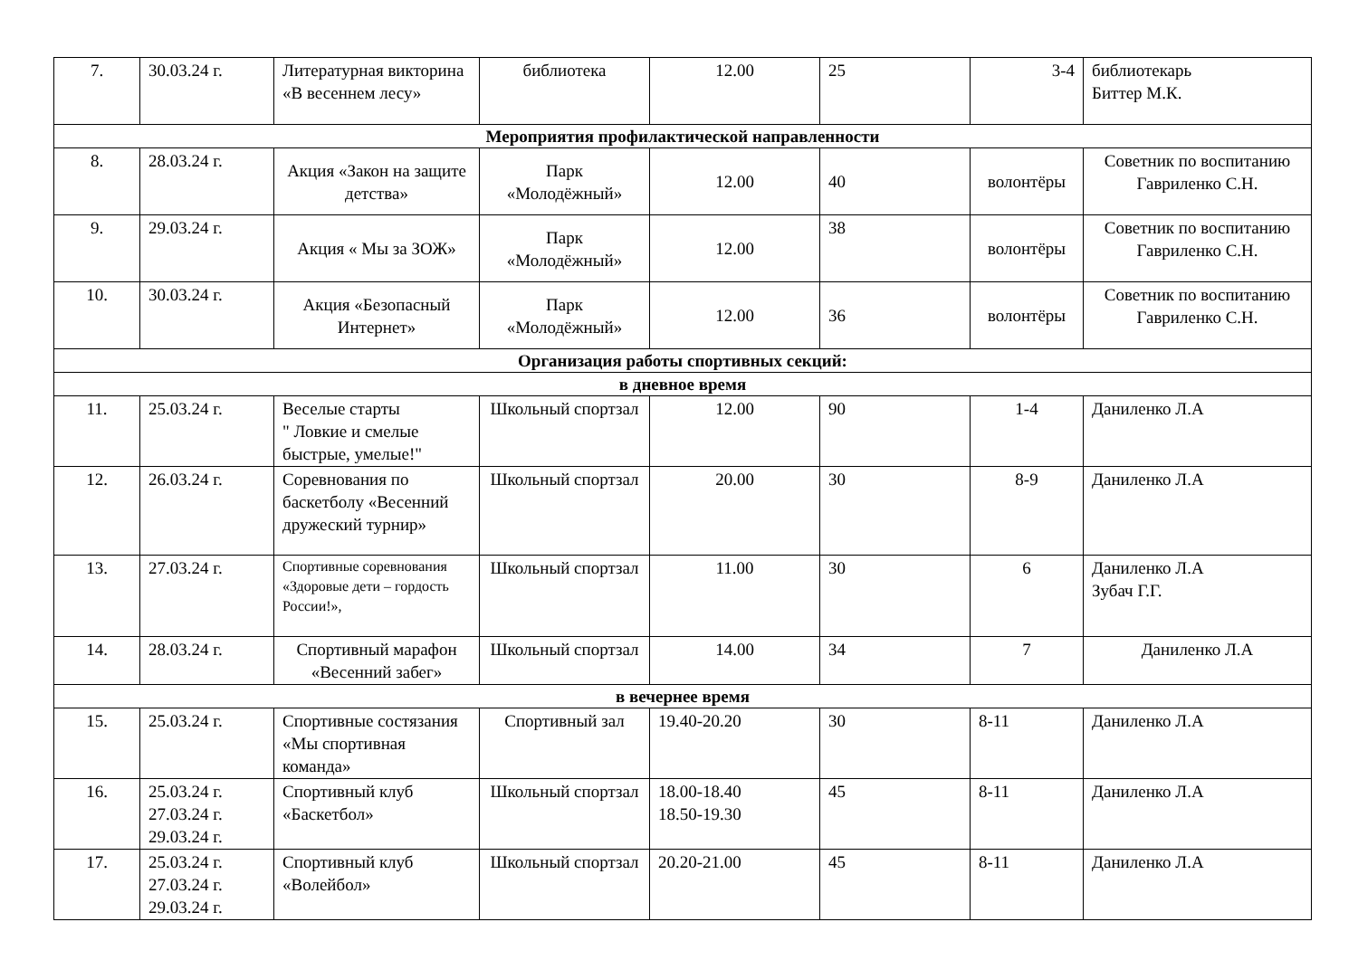| 7. | 30.03.24 г. | Литературная викторина «В весеннем лесу» | библиотека | 12.00 | 25 | 3-4 | библиотекарь Биттер М.К. |
| Мероприятия профилактической направленности | | | | | | | |
| 8. | 28.03.24 г. | Акция «Закон на защите детства» | Парк «Молодёжный» | 12.00 | 40 | волонтёры | Советник по воспитанию Гавриленко С.Н. |
| 9. | 29.03.24 г. | Акция « Мы за ЗОЖ» | Парк «Молодёжный» | 12.00 | 38 | волонтёры | Советник по воспитанию Гавриленко С.Н. |
| 10. | 30.03.24 г. | Акция «Безопасный Интернет» | Парк «Молодёжный» | 12.00 | 36 | волонтёры | Советник по воспитанию Гавриленко С.Н. |
| Организация работы спортивных секций: | | | | | | | |
| в дневное время | | | | | | | |
| 11. | 25.03.24 г. | Веселые старты " Ловкие и смелые быстрые, умелые!" | Школьный спортзал | 12.00 | 90 | 1-4 | Даниленко Л.А |
| 12. | 26.03.24 г. | Соревнования по баскетболу «Весенний дружеский турнир» | Школьный спортзал | 20.00 | 30 | 8-9 | Даниленко Л.А |
| 13. | 27.03.24 г. | Спортивные соревнования «Здоровые дети – гордость России!», | Школьный спортзал | 11.00 | 30 | 6 | Даниленко Л.А Зубач Г.Г. |
| 14. | 28.03.24 г. | Спортивный марафон «Весенний забег» | Школьный спортзал | 14.00 | 34 | 7 | Даниленко Л.А |
| в вечернее время | | | | | | | |
| 15. | 25.03.24 г. | Спортивные состязания «Мы спортивная команда» | Спортивный зал | 19.40-20.20 | 30 | 8-11 | Даниленко Л.А |
| 16. | 25.03.24 г. 27.03.24 г. 29.03.24 г. | Спортивный клуб «Баскетбол» | Школьный спортзал | 18.00-18.40 18.50-19.30 | 45 | 8-11 | Даниленко Л.А |
| 17. | 25.03.24 г. 27.03.24 г. 29.03.24 г. | Спортивный клуб «Волейбол» | Школьный спортзал | 20.20-21.00 | 45 | 8-11 | Даниленко Л.А |